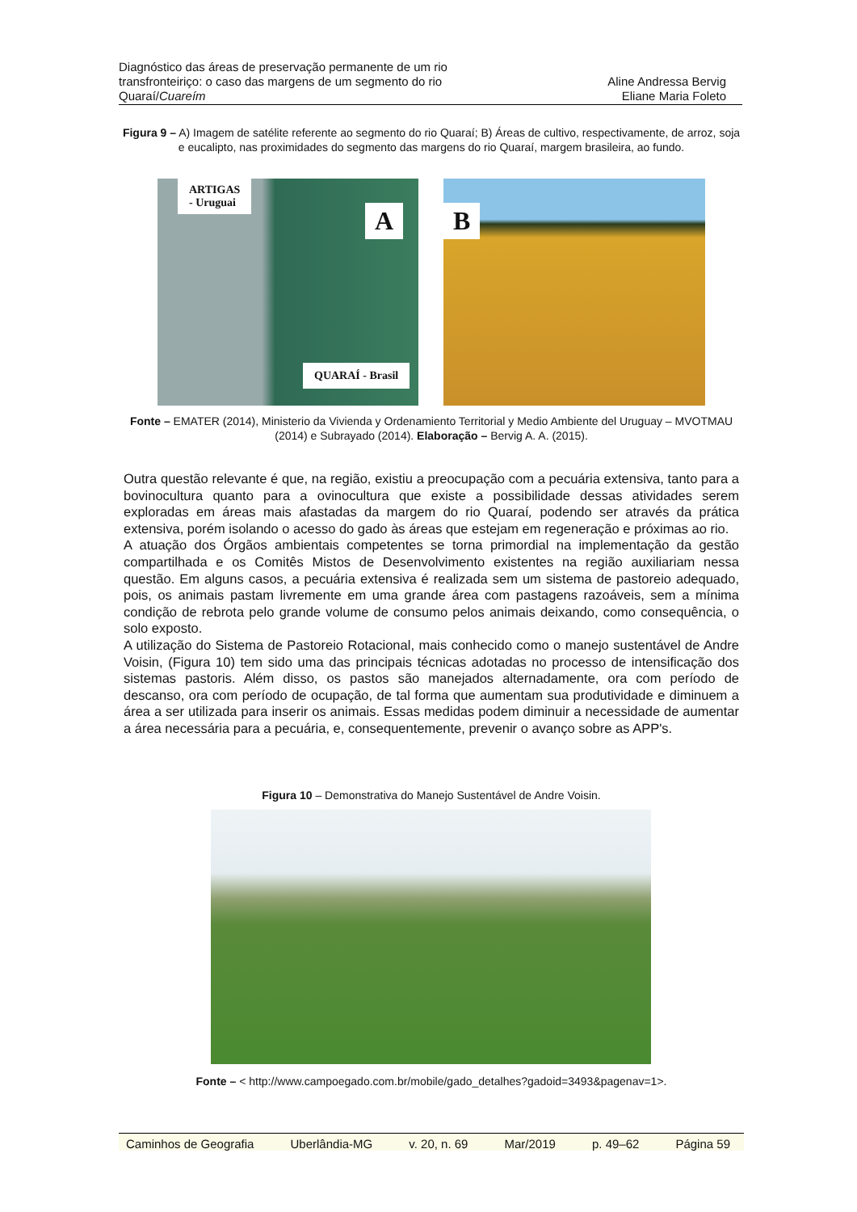Diagnóstico das áreas de preservação permanente de um rio
transfronteiriço: o caso das margens de um segmento do rio
Quaraí/Cuareím
Aline Andressa Bervig
Eliane Maria Foleto
Figura 9 – A) Imagem de satélite referente ao segmento do rio Quaraí; B) Áreas de cultivo, respectivamente, de arroz, soja e eucalipto, nas proximidades do segmento das margens do rio Quaraí, margem brasileira, ao fundo.
ARTIGAS
- Uruguai
A
QUARAÍ - Brasil
B
Fonte – EMATER (2014), Ministerio da Vivienda y Ordenamiento Territorial y Medio Ambiente del Uruguay – MVOTMAU (2014) e Subrayado (2014). Elaboração – Bervig A. A. (2015).
Outra questão relevante é que, na região, existiu a preocupação com a pecuária extensiva, tanto para a bovinocultura quanto para a ovinocultura que existe a possibilidade dessas atividades serem exploradas em áreas mais afastadas da margem do rio Quaraí, podendo ser através da prática extensiva, porém isolando o acesso do gado às áreas que estejam em regeneração e próximas ao rio.
A atuação dos Órgãos ambientais competentes se torna primordial na implementação da gestão compartilhada e os Comitês Mistos de Desenvolvimento existentes na região auxiliariam nessa questão. Em alguns casos, a pecuária extensiva é realizada sem um sistema de pastoreio adequado, pois, os animais pastam livremente em uma grande área com pastagens razoáveis, sem a mínima condição de rebrota pelo grande volume de consumo pelos animais deixando, como consequência, o solo exposto.
A utilização do Sistema de Pastoreio Rotacional, mais conhecido como o manejo sustentável de Andre Voisin, (Figura 10) tem sido uma das principais técnicas adotadas no processo de intensificação dos sistemas pastoris. Além disso, os pastos são manejados alternadamente, ora com período de descanso, ora com período de ocupação, de tal forma que aumentam sua produtividade e diminuem a área a ser utilizada para inserir os animais. Essas medidas podem diminuir a necessidade de aumentar a área necessária para a pecuária, e, consequentemente, prevenir o avanço sobre as APP's.
Figura 10 – Demonstrativa do Manejo Sustentável de Andre Voisin.
Fonte – < http://www.campoegado.com.br/mobile/gado_detalhes?gadoid=3493&pagenav=1>.
Caminhos de Geografia Uberlândia-MG v. 20, n. 69 Mar/2019 p. 49–62 Página 59